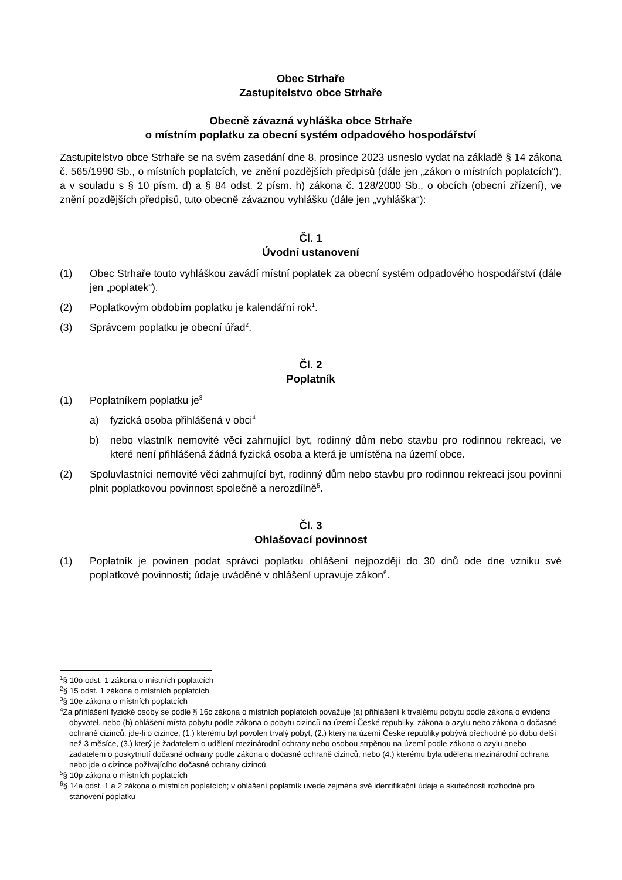Obec Strhaře
Zastupitelstvo obce Strhaře
Obecně závazná vyhláška obce Strhaře
o místním poplatku za obecní systém odpadového hospodářství
Zastupitelstvo obce Strhaře se na svém zasedání dne 8. prosince 2023 usneslo vydat na základě § 14 zákona č. 565/1990 Sb., o místních poplatcích, ve znění pozdějších předpisů (dále jen „zákon o místních poplatcích“), a v souladu s § 10 písm. d) a § 84 odst. 2 písm. h) zákona č. 128/2000 Sb., o obcích (obecní zřízení), ve znění pozdějších předpisů, tuto obecně závaznou vyhlášku (dále jen „vyhláška“):
Čl. 1
Úvodní ustanovení
(1) Obec Strhaře touto vyhláškou zavádí místní poplatek za obecní systém odpadového hospodářství (dále jen „poplatek“).
(2) Poplatkovým obdobím poplatku je kalendářní rok<sup>1</sup>.
(3) Správcem poplatku je obecní úřad<sup>2</sup>.
Čl. 2
Poplatník
(1) Poplatníkem poplatku je<sup>3</sup>
a) fyzická osoba přihlášená v obci<sup>4</sup>
b) nebo vlastník nemovité věci zahrnující byt, rodinný dům nebo stavbu pro rodinnou rekreaci, ve které není přihlášená žádná fyzická osoba a která je umístěna na území obce.
(2) Spoluvlastníci nemovité věci zahrnující byt, rodinný dům nebo stavbu pro rodinnou rekreaci jsou povinni plnit poplatkovou povinnost společně a nerozdílně<sup>5</sup>.
Čl. 3
Ohlašovací povinnost
(1) Poplatník je povinen podat správci poplatku ohlášení nejpozději do 30 dnů ode dne vzniku své poplatkové povinnosti; údaje uváděné v ohlášení upravuje zákon<sup>6</sup>.
<sup>1</sup> § 10o odst. 1 zákona o místních poplatcích
<sup>2</sup> § 15 odst. 1 zákona o místních poplatcích
<sup>3</sup> § 10e zákona o místních poplatcích
<sup>4</sup> Za přihlášení fyzické osoby se podle § 16c zákona o místních poplatcích považuje (a) přihlášení k trvalému pobytu podle zákona o evidenci obyvatel, nebo (b) ohlášení místa pobytu podle zákona o pobytu cizinců na území České republiky, zákona o azylu nebo zákona o dočasné ochraně cizinců, jde-li o cizince, (1.) kterému byl povolen trvalý pobyt, (2.) který na území České republiky pobývá přechodně po dobu delší než 3 měsíce, (3.) který je žadatelem o udělení mezinárodní ochrany nebo osobou strpěnou na území podle zákona o azylu anebo žadatelem o poskytnutí dočasné ochrany podle zákona o dočasné ochraně cizinců, nebo (4.) kterému byla udělena mezinárodní ochrana nebo jde o cizince požívajícího dočasné ochrany cizinců.
<sup>5</sup> § 10p zákona o místních poplatcích
<sup>6</sup> § 14a odst. 1 a 2 zákona o místních poplatcích; v ohlášení poplatník uvede zejména své identifikační údaje a skutečnosti rozhodné pro stanovení poplatku